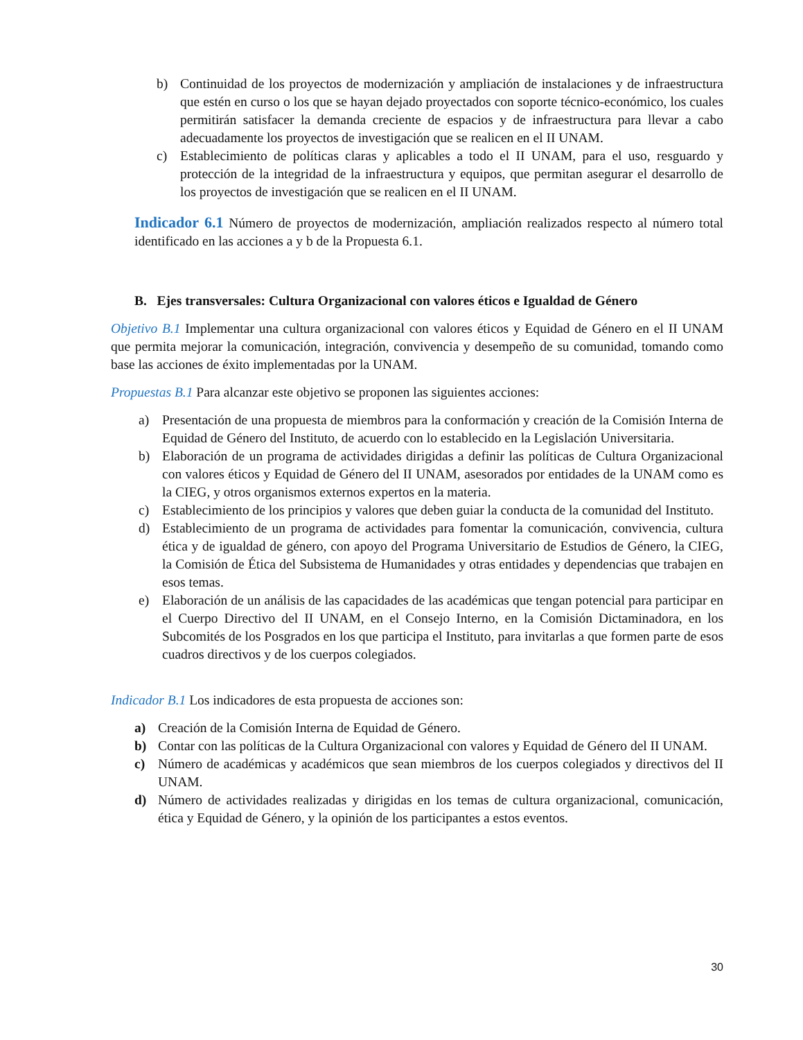b) Continuidad de los proyectos de modernización y ampliación de instalaciones y de infraestructura que estén en curso o los que se hayan dejado proyectados con soporte técnico-económico, los cuales permitirán satisfacer la demanda creciente de espacios y de infraestructura para llevar a cabo adecuadamente los proyectos de investigación que se realicen en el II UNAM.
c) Establecimiento de políticas claras y aplicables a todo el II UNAM, para el uso, resguardo y protección de la integridad de la infraestructura y equipos, que permitan asegurar el desarrollo de los proyectos de investigación que se realicen en el II UNAM.
Indicador 6.1 Número de proyectos de modernización, ampliación realizados respecto al número total identificado en las acciones a y b de la Propuesta 6.1.
B. Ejes transversales: Cultura Organizacional con valores éticos e Igualdad de Género
Objetivo B.1 Implementar una cultura organizacional con valores éticos y Equidad de Género en el II UNAM que permita mejorar la comunicación, integración, convivencia y desempeño de su comunidad, tomando como base las acciones de éxito implementadas por la UNAM.
Propuestas B.1 Para alcanzar este objetivo se proponen las siguientes acciones:
a) Presentación de una propuesta de miembros para la conformación y creación de la Comisión Interna de Equidad de Género del Instituto, de acuerdo con lo establecido en la Legislación Universitaria.
b) Elaboración de un programa de actividades dirigidas a definir las políticas de Cultura Organizacional con valores éticos y Equidad de Género del II UNAM, asesorados por entidades de la UNAM como es la CIEG, y otros organismos externos expertos en la materia.
c) Establecimiento de los principios y valores que deben guiar la conducta de la comunidad del Instituto.
d) Establecimiento de un programa de actividades para fomentar la comunicación, convivencia, cultura ética y de igualdad de género, con apoyo del Programa Universitario de Estudios de Género, la CIEG, la Comisión de Ética del Subsistema de Humanidades y otras entidades y dependencias que trabajen en esos temas.
e) Elaboración de un análisis de las capacidades de las académicas que tengan potencial para participar en el Cuerpo Directivo del II UNAM, en el Consejo Interno, en la Comisión Dictaminadora, en los Subcomités de los Posgrados en los que participa el Instituto, para invitarlas a que formen parte de esos cuadros directivos y de los cuerpos colegiados.
Indicador B.1 Los indicadores de esta propuesta de acciones son:
a) Creación de la Comisión Interna de Equidad de Género.
b) Contar con las políticas de la Cultura Organizacional con valores y Equidad de Género del II UNAM.
c) Número de académicas y académicos que sean miembros de los cuerpos colegiados y directivos del II UNAM.
d) Número de actividades realizadas y dirigidas en los temas de cultura organizacional, comunicación, ética y Equidad de Género, y la opinión de los participantes a estos eventos.
30